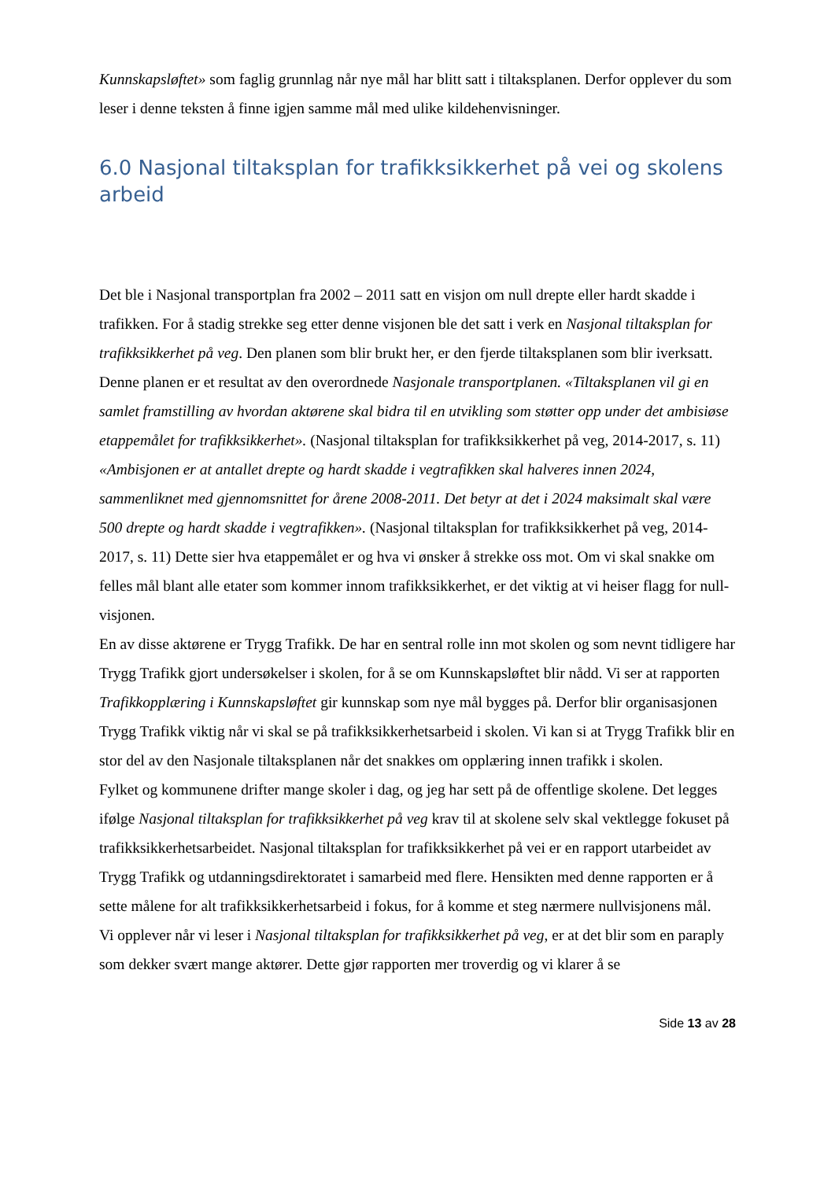Kunnskapsløftet» som faglig grunnlag når nye mål har blitt satt i tiltaksplanen. Derfor opplever du som leser i denne teksten å finne igjen samme mål med ulike kildehenvisninger.
6.0 Nasjonal tiltaksplan for trafikksikkerhet på vei og skolens arbeid
Det ble i Nasjonal transportplan fra 2002 – 2011 satt en visjon om null drepte eller hardt skadde i trafikken. For å stadig strekke seg etter denne visjonen ble det satt i verk en Nasjonal tiltaksplan for trafikksikkerhet på veg. Den planen som blir brukt her, er den fjerde tiltaksplanen som blir iverksatt.
Denne planen er et resultat av den overordnede Nasjonale transportplanen. «Tiltaksplanen vil gi en samlet framstilling av hvordan aktørene skal bidra til en utvikling som støtter opp under det ambisiøse etappemålet for trafikksikkerhet». (Nasjonal tiltaksplan for trafikksikkerhet på veg, 2014-2017, s. 11)
«Ambisjonen er at antallet drepte og hardt skadde i vegtrafikken skal halveres innen 2024, sammenliknet med gjennomsnittet for årene 2008-2011. Det betyr at det i 2024 maksimalt skal være 500 drepte og hardt skadde i vegtrafikken». (Nasjonal tiltaksplan for trafikksikkerhet på veg, 2014-2017, s. 11) Dette sier hva etappemålet er og hva vi ønsker å strekke oss mot. Om vi skal snakke om felles mål blant alle etater som kommer innom trafikksikkerhet, er det viktig at vi heiser flagg for null-visjonen.
En av disse aktørene er Trygg Trafikk. De har en sentral rolle inn mot skolen og som nevnt tidligere har Trygg Trafikk gjort undersøkelser i skolen, for å se om Kunnskapsløftet blir nådd. Vi ser at rapporten Trafikkopplæring i Kunnskapsløftet gir kunnskap som nye mål bygges på. Derfor blir organisasjonen Trygg Trafikk viktig når vi skal se på trafikksikkerhetsarbeid i skolen. Vi kan si at Trygg Trafikk blir en stor del av den Nasjonale tiltaksplanen når det snakkes om opplæring innen trafikk i skolen.
Fylket og kommunene drifter mange skoler i dag, og jeg har sett på de offentlige skolene. Det legges ifølge Nasjonal tiltaksplan for trafikksikkerhet på veg krav til at skolene selv skal vektlegge fokuset på trafikksikkerhetsarbeidet. Nasjonal tiltaksplan for trafikksikkerhet på vei er en rapport utarbeidet av Trygg Trafikk og utdanningsdirektoratet i samarbeid med flere. Hensikten med denne rapporten er å sette målene for alt trafikksikkerhetsarbeid i fokus, for å komme et steg nærmere nullvisjonens mål.
Vi opplever når vi leser i Nasjonal tiltaksplan for trafikksikkerhet på veg, er at det blir som en paraply som dekker svært mange aktører. Dette gjør rapporten mer troverdig og vi klarer å se
Side 13 av 28